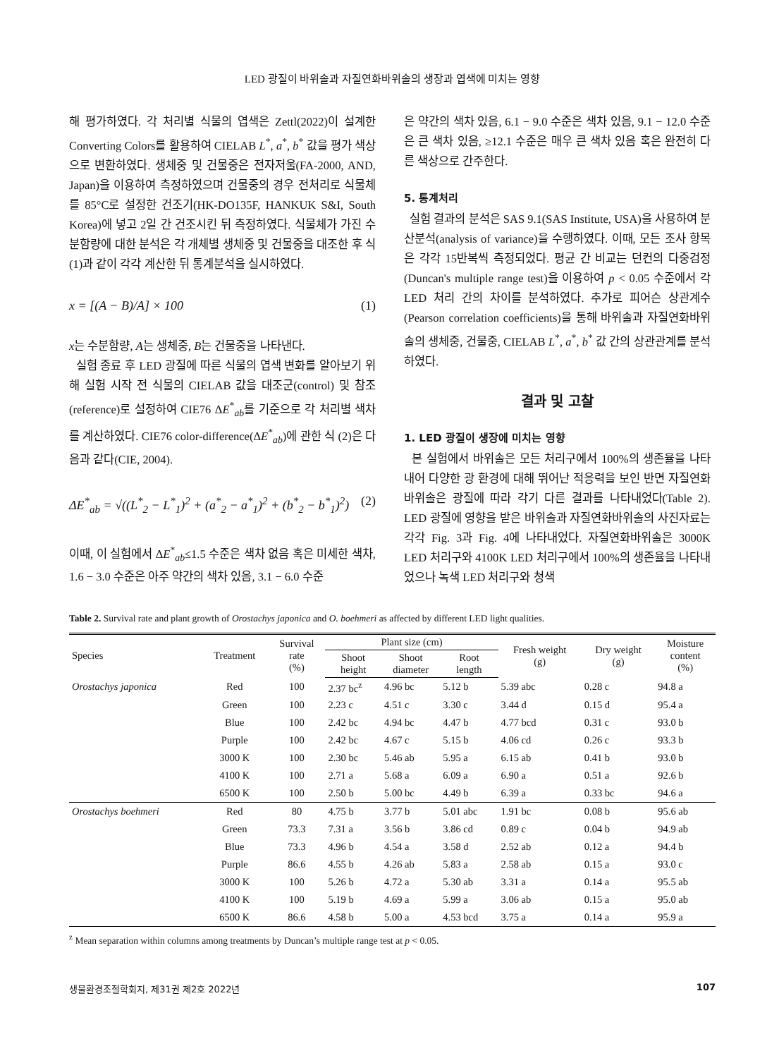LED 광질이 바위솔과 자질연화바위솔의 생장과 엽색에 미치는 영향
해 평가하였다. 각 처리별 식물의 엽색은 Zettl(2022)이 설계한 Converting Colors를 활용하여 CIELAB L<sup>*</sup>, a<sup>*</sup>, b<sup>*</sup> 값을 평가 색상으로 변환하였다. 생체중 및 건물중은 전자저울(FA-2000, AND, Japan)을 이용하여 측정하였으며 건물중의 경우 전처리로 식물체를 85°C로 설정한 건조기(HK-DO135F, HANKUK S&I, South Korea)에 넣고 2일 간 건조시킨 뒤 측정하였다. 식물체가 가진 수분함량에 대한 분석은 각 개체별 생체중 및 건물중을 대조한 후 식 (1)과 같이 각각 계산한 뒤 통계분석을 실시하였다.
x = [(A − B)/A] × 100 (1)
x는 수분함량, A는 생체중, B는 건물중을 나타낸다.
실험 종료 후 LED 광질에 따른 식물의 엽색 변화를 알아보기 위해 실험 시작 전 식물의 CIELAB 값을 대조군(control) 및 참조(reference)로 설정하여 CIE76 ΔE<sup>*</sup><sub>ab</sub>를 기준으로 각 처리별 색차를 계산하였다. CIE76 color-difference(ΔE<sup>*</sup><sub>ab</sub>)에 관한 식 (2)은 다음과 같다(CIE, 2004).
ΔE<sup>*</sup><sub>ab</sub> = √((L<sup>*</sup><sub>2</sub> − L<sup>*</sup><sub>1</sub>)<sup>2</sup> + (a<sup>*</sup><sub>2</sub> − a<sup>*</sup><sub>1</sub>)<sup>2</sup> + (b<sup>*</sup><sub>2</sub> − b<sup>*</sup><sub>1</sub>)<sup>2</sup>) (2)
이때, 이 실험에서 ΔE<sup>*</sup><sub>ab</sub>≤1.5 수준은 색차 없음 혹은 미세한 색차, 1.6 − 3.0 수준은 아주 약간의 색차 있음, 3.1 − 6.0 수준
은 약간의 색차 있음, 6.1 − 9.0 수준은 색차 있음, 9.1 − 12.0 수준은 큰 색차 있음, ≥12.1 수준은 매우 큰 색차 있음 혹은 완전히 다른 색상으로 간주한다.
5. 통계처리
실험 결과의 분석은 SAS 9.1(SAS Institute, USA)을 사용하여 분산분석(analysis of variance)을 수행하였다. 이때, 모든 조사 항목은 각각 15반복씩 측정되었다. 평균 간 비교는 던컨의 다중검정(Duncan's multiple range test)을 이용하여 p < 0.05 수준에서 각 LED 처리 간의 차이를 분석하였다. 추가로 피어슨 상관계수(Pearson correlation coefficients)을 통해 바위솔과 자질연화바위솔의 생체중, 건물중, CIELAB L<sup>*</sup>, a<sup>*</sup>, b<sup>*</sup> 값 간의 상관관계를 분석하였다.
결과 및 고찰
1. LED 광질이 생장에 미치는 영향
본 실험에서 바위솔은 모든 처리구에서 100%의 생존율을 나타내어 다양한 광 환경에 대해 뛰어난 적응력을 보인 반면 자질연화바위솔은 광질에 따라 각기 다른 결과를 나타내었다(Table 2). LED 광질에 영향을 받은 바위솔과 자질연화바위솔의 사진자료는 각각 Fig. 3과 Fig. 4에 나타내었다. 자질연화바위솔은 3000K LED 처리구와 4100K LED 처리구에서 100%의 생존율을 나타내었으나 녹색 LED 처리구와 청색
Table 2. Survival rate and plant growth of Orostachys japonica and O. boehmeri as affected by different LED light qualities.
| Species | Treatment | Survival rate (%) | Plant size (cm) | | | Fresh weight (g) | Dry weight (g) | Moisture content (%) |
| --- | --- | --- | --- | --- | --- | --- | --- | --- |
| | | | Shoot height | Shoot diameter | Root length | | | |
| Orostachys japonica | Red | 100 | 2.37 bc<sup>z</sup> | 4.96 bc | 5.12 b | 5.39 abc | 0.28 c | 94.8 a |
| | Green | 100 | 2.23 c | 4.51 c | 3.30 c | 3.44 d | 0.15 d | 95.4 a |
| | Blue | 100 | 2.42 bc | 4.94 bc | 4.47 b | 4.77 bcd | 0.31 c | 93.0 b |
| | Purple | 100 | 2.42 bc | 4.67 c | 5.15 b | 4.06 cd | 0.26 c | 93.3 b |
| | 3000 K | 100 | 2.30 bc | 5.46 ab | 5.95 a | 6.15 ab | 0.41 b | 93.0 b |
| | 4100 K | 100 | 2.71 a | 5.68 a | 6.09 a | 6.90 a | 0.51 a | 92.6 b |
| | 6500 K | 100 | 2.50 b | 5.00 bc | 4.49 b | 6.39 a | 0.33 bc | 94.6 a |
| Orostachys boehmeri | Red | 80 | 4.75 b | 3.77 b | 5.01 abc | 1.91 bc | 0.08 b | 95.6 ab |
| | Green | 73.3 | 7.31 a | 3.56 b | 3.86 cd | 0.89 c | 0.04 b | 94.9 ab |
| | Blue | 73.3 | 4.96 b | 4.54 a | 3.58 d | 2.52 ab | 0.12 a | 94.4 b |
| | Purple | 86.6 | 4.55 b | 4.26 ab | 5.83 a | 2.58 ab | 0.15 a | 93.0 c |
| | 3000 K | 100 | 5.26 b | 4.72 a | 5.30 ab | 3.31 a | 0.14 a | 95.5 ab |
| | 4100 K | 100 | 5.19 b | 4.69 a | 5.99 a | 3.06 ab | 0.15 a | 95.0 ab |
| | 6500 K | 86.6 | 4.58 b | 5.00 a | 4.53 bcd | 3.75 a | 0.14 a | 95.9 a |
<sup>z</sup> Mean separation within columns among treatments by Duncan’s multiple range test at p < 0.05.
생물환경조절학회지, 제31권 제2호 2022년 107